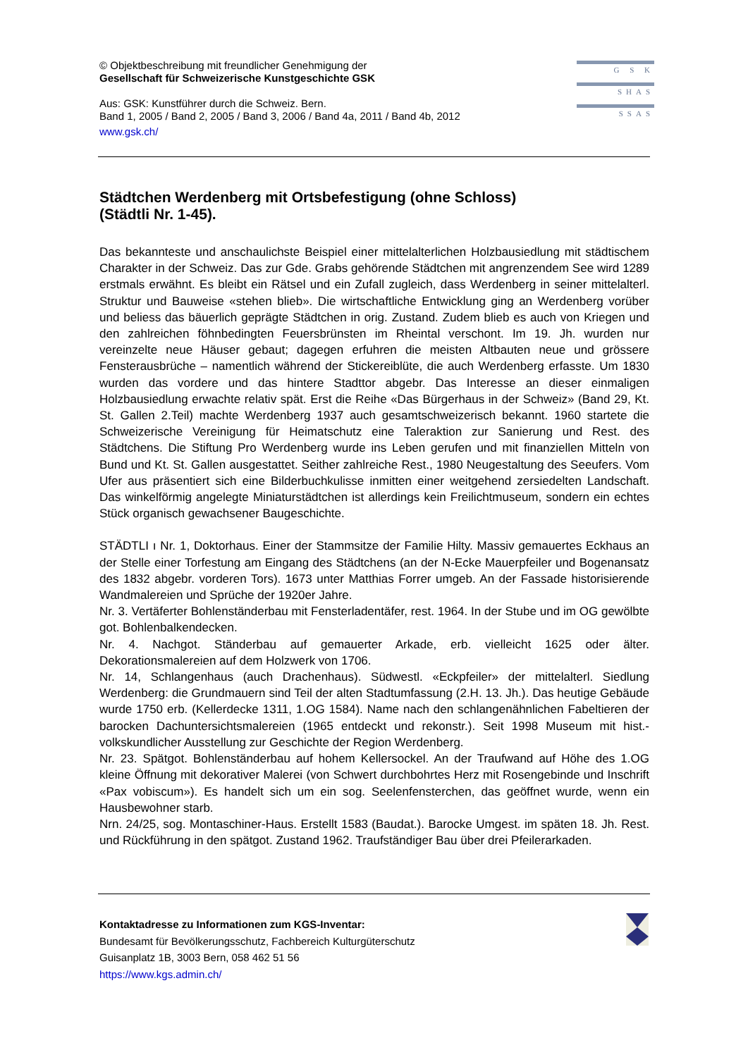© Objektbeschreibung mit freundlicher Genehmigung der
Gesellschaft für Schweizerische Kunstgeschichte GSK
Aus: GSK: Kunstführer durch die Schweiz. Bern.
Band 1, 2005 / Band 2, 2005 / Band 3, 2006 / Band 4a, 2011 / Band 4b, 2012
www.gsk.ch/
G S K
SHAS
SSAS
Städtchen Werdenberg mit Ortsbefestigung (ohne Schloss)
(Städtli Nr. 1-45).
Das bekannteste und anschaulichste Beispiel einer mittelalterlichen Holzbausiedlung mit städtischem Charakter in der Schweiz. Das zur Gde. Grabs gehörende Städtchen mit angrenzendem See wird 1289 erstmals erwähnt. Es bleibt ein Rätsel und ein Zufall zugleich, dass Werdenberg in seiner mittelalterl. Struktur und Bauweise «stehen blieb». Die wirtschaftliche Entwicklung ging an Werdenberg vorüber und beliess das bäuerlich geprägte Städtchen in orig. Zustand. Zudem blieb es auch von Kriegen und den zahlreichen föhnbedingten Feuersbrünsten im Rheintal verschont. Im 19. Jh. wurden nur vereinzelte neue Häuser gebaut; dagegen erfuhren die meisten Altbauten neue und grössere Fensterausbrüche – namentlich während der Stickereiblüte, die auch Werdenberg erfasste. Um 1830 wurden das vordere und das hintere Stadttor abgebr. Das Interesse an dieser einmaligen Holzbausiedlung erwachte relativ spät. Erst die Reihe «Das Bürgerhaus in der Schweiz» (Band 29, Kt. St. Gallen 2.Teil) machte Werdenberg 1937 auch gesamtschweizerisch bekannt. 1960 startete die Schweizerische Vereinigung für Heimatschutz eine Taleraktion zur Sanierung und Rest. des Städtchens. Die Stiftung Pro Werdenberg wurde ins Leben gerufen und mit finanziellen Mitteln von Bund und Kt. St. Gallen ausgestattet. Seither zahlreiche Rest., 1980 Neugestaltung des Seeufers. Vom Ufer aus präsentiert sich eine Bilderbuchkulisse inmitten einer weitgehend zersiedelten Landschaft. Das winkelförmig angelegte Miniaturstädtchen ist allerdings kein Freilichtmuseum, sondern ein echtes Stück organisch gewachsener Baugeschichte.
STÄDTLI ı Nr. 1, Doktorhaus. Einer der Stammsitze der Familie Hilty. Massiv gemauertes Eckhaus an der Stelle einer Torfestung am Eingang des Städtchens (an der N-Ecke Mauerpfeiler und Bogenansatz des 1832 abgebr. vorderen Tors). 1673 unter Matthias Forrer umgeb. An der Fassade historisierende Wandmalereien und Sprüche der 1920er Jahre.
Nr. 3. Vertäferter Bohlenständerbau mit Fensterladentäfer, rest. 1964. In der Stube und im OG gewölbte got. Bohlenbalkendecken.
Nr. 4. Nachgot. Ständerbau auf gemauerter Arkade, erb. vielleicht 1625 oder älter. Dekorationsmalereien auf dem Holzwerk von 1706.
Nr. 14, Schlangenhaus (auch Drachenhaus). Südwestl. «Eckpfeiler» der mittelalterl. Siedlung Werdenberg: die Grundmauern sind Teil der alten Stadtumfassung (2.H. 13. Jh.). Das heutige Gebäude wurde 1750 erb. (Kellerdecke 1311, 1.OG 1584). Name nach den schlangenähnlichen Fabeltieren der barocken Dachuntersichtsmalereien (1965 entdeckt und rekonstr.). Seit 1998 Museum mit hist.-volkskundlicher Ausstellung zur Geschichte der Region Werdenberg.
Nr. 23. Spätgot. Bohlenständerbau auf hohem Kellersockel. An der Traufwand auf Höhe des 1.OG kleine Öffnung mit dekorativer Malerei (von Schwert durchbohrtes Herz mit Rosengebinde und Inschrift «Pax vobiscum»). Es handelt sich um ein sog. Seelenfensterchen, das geöffnet wurde, wenn ein Hausbewohner starb.
Nrn. 24/25, sog. Montaschiner-Haus. Erstellt 1583 (Baudat.). Barocke Umgest. im späten 18. Jh. Rest. und Rückführung in den spätgot. Zustand 1962. Traufständiger Bau über drei Pfeilerarkaden.
Kontaktadresse zu Informationen zum KGS-Inventar:
Bundesamt für Bevölkerungsschutz, Fachbereich Kulturgüterschutz
Guisanplatz 1B, 3003 Bern, 058 462 51 56
https://www.kgs.admin.ch/